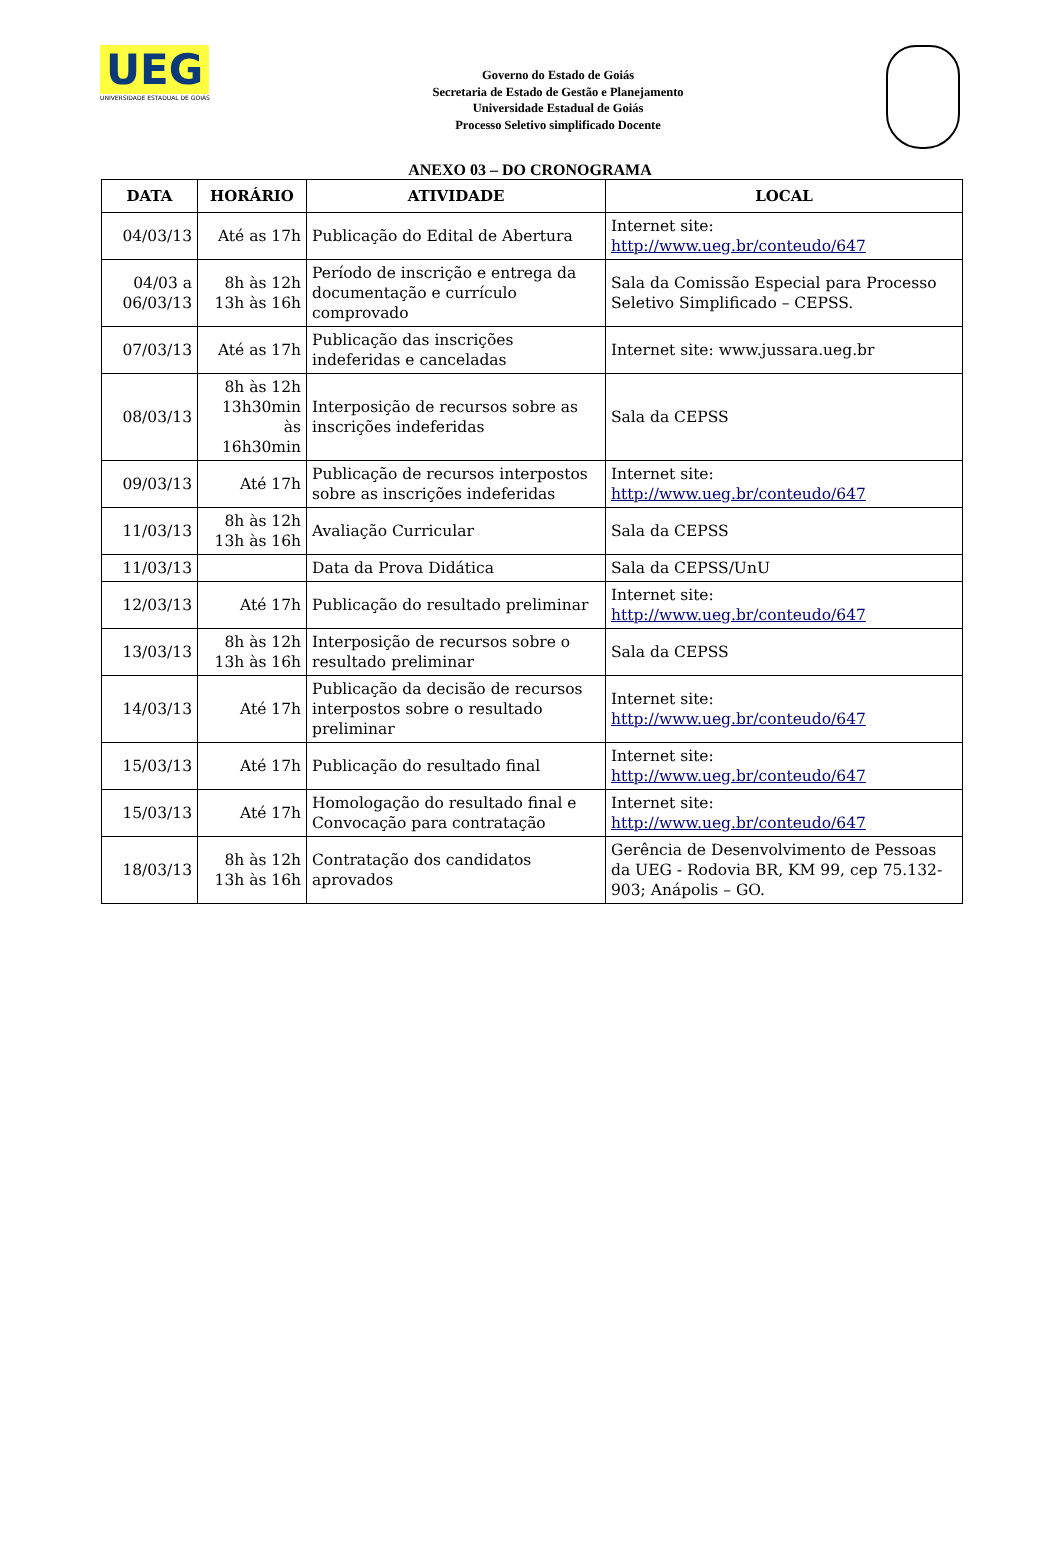UEG
UNIVERSIDADE ESTADUAL DE GOIÁS
Governo do Estado de Goiás
Secretaria de Estado de Gestão e Planejamento
Universidade Estadual de Goiás
Processo Seletivo simplificado Docente
ANEXO 03 – DO CRONOGRAMA
| DATA | HORÁRIO | ATIVIDADE | LOCAL |
| --- | --- | --- | --- |
| 04/03/13 | Até as 17h | Publicação do Edital de Abertura | Internet site: http://www.ueg.br/conteudo/647 |
| 04/03 a 06/03/13 | 8h às 12h 13h às 16h | Período de inscrição e entrega da documentação e currículo comprovado | Sala da Comissão Especial para Processo Seletivo Simplificado – CEPSS. |
| 07/03/13 | Até as 17h | Publicação das inscrições indeferidas e canceladas | Internet site: www.jussara.ueg.br |
| 08/03/13 | 8h às 12h 13h30min às 16h30min | Interposição de recursos sobre as inscrições indeferidas | Sala da CEPSS |
| 09/03/13 | Até 17h | Publicação de recursos interpostos sobre as inscrições indeferidas | Internet site: http://www.ueg.br/conteudo/647 |
| 11/03/13 | 8h às 12h 13h às 16h | Avaliação Curricular | Sala da CEPSS |
| 11/03/13 | | Data da Prova Didática | Sala da CEPSS/UnU |
| 12/03/13 | Até 17h | Publicação do resultado preliminar | Internet site: http://www.ueg.br/conteudo/647 |
| 13/03/13 | 8h às 12h 13h às 16h | Interposição de recursos sobre o resultado preliminar | Sala da CEPSS |
| 14/03/13 | Até 17h | Publicação da decisão de recursos interpostos sobre o resultado preliminar | Internet site: http://www.ueg.br/conteudo/647 |
| 15/03/13 | Até 17h | Publicação do resultado final | Internet site: http://www.ueg.br/conteudo/647 |
| 15/03/13 | Até 17h | Homologação do resultado final e Convocação para contratação | Internet site: http://www.ueg.br/conteudo/647 |
| 18/03/13 | 8h às 12h 13h às 16h | Contratação dos candidatos aprovados | Gerência de Desenvolvimento de Pessoas da UEG - Rodovia BR, KM 99, cep 75.132-903; Anápolis – GO. |